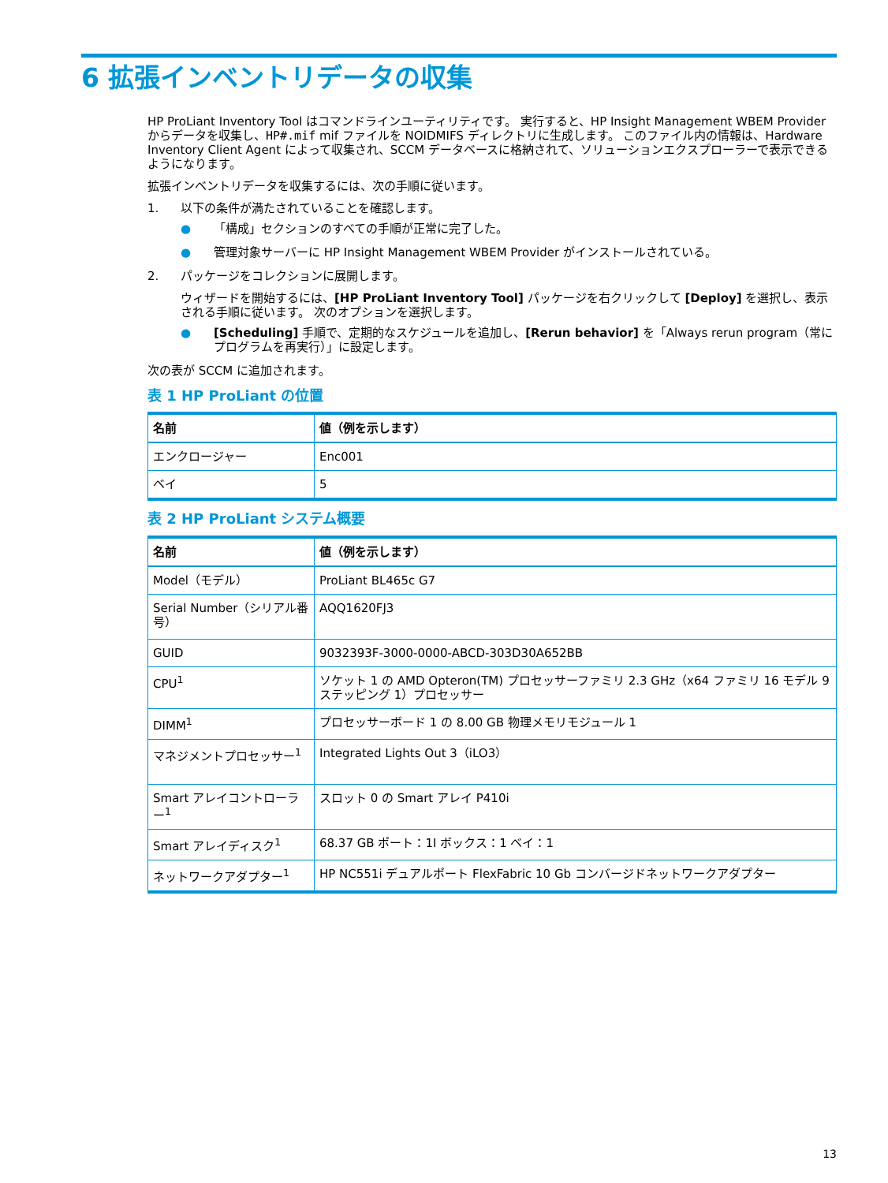6 拡張インベントリデータの収集
HP ProLiant Inventory Tool はコマンドラインユーティリティです。 実行すると、HP Insight Management WBEM Provider からデータを収集し、HP#.mif mif ファイルを NOIDMIFS ディレクトリに生成します。 このファイル内の情報は、Hardware Inventory Client Agent によって収集され、SCCM データベースに格納されて、ソリューションエクスプローラーで表示できるようになります。
拡張インベントリデータを収集するには、次の手順に従います。
1. 以下の条件が満たされていることを確認します。
● 「構成」セクションのすべての手順が正常に完了した。
● 管理対象サーバーに HP Insight Management WBEM Provider がインストールされている。
2. パッケージをコレクションに展開します。
ウィザードを開始するには、[HP ProLiant Inventory Tool] パッケージを右クリックして [Deploy] を選択し、表示される手順に従います。 次のオプションを選択します。
● [Scheduling] 手順で、定期的なスケジュールを追加し、[Rerun behavior] を「Always rerun program（常にプログラムを再実行）」に設定します。
次の表が SCCM に追加されます。
表 1 HP ProLiant の位置
| 名前 | 値（例を示します） |
| --- | --- |
| エンクロージャー | Enc001 |
| ベイ | 5 |
表 2 HP ProLiant システム概要
| 名前 | 値（例を示します） |
| --- | --- |
| Model（モデル） | ProLiant BL465c G7 |
| Serial Number（シリアル番号） | AQQ1620FJ3 |
| GUID | 9032393F-3000-0000-ABCD-303D30A652BB |
| CPU<sup>1</sup> | ソケット 1 の AMD Opteron(TM) プロセッサーファミリ 2.3 GHz（x64 ファミリ 16 モデル 9 ステッピング 1）プロセッサー |
| DIMM<sup>1</sup> | プロセッサーボード 1 の 8.00 GB 物理メモリモジュール 1 |
| マネジメントプロセッサー<sup>1</sup> | Integrated Lights Out 3（iLO3） |
| Smart アレイコントローラー<sup>1</sup> | スロット 0 の Smart アレイ P410i |
| Smart アレイディスク<sup>1</sup> | 68.37 GB ポート：1I ボックス：1 ベイ：1 |
| ネットワークアダプター<sup>1</sup> | HP NC551i デュアルポート FlexFabric 10 Gb コンバージドネットワークアダプター |
13